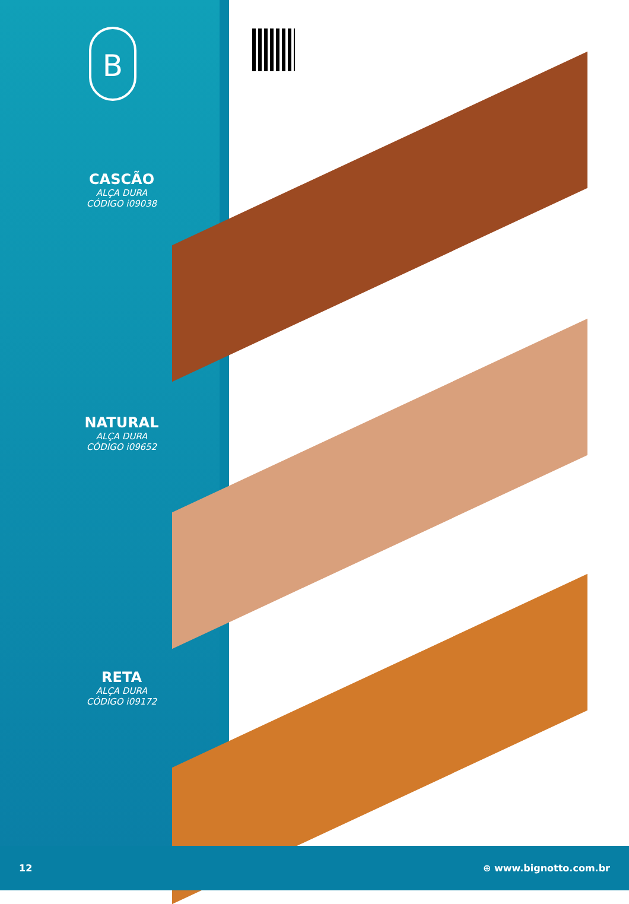B
CASCÃO
ALÇA DURA
CÓDIGO i09038
NATURAL
ALÇA DURA
CÓDIGO i09652
RETA
ALÇA DURA
CÓDIGO i09172
12 ⊕ www.bignotto.com.br